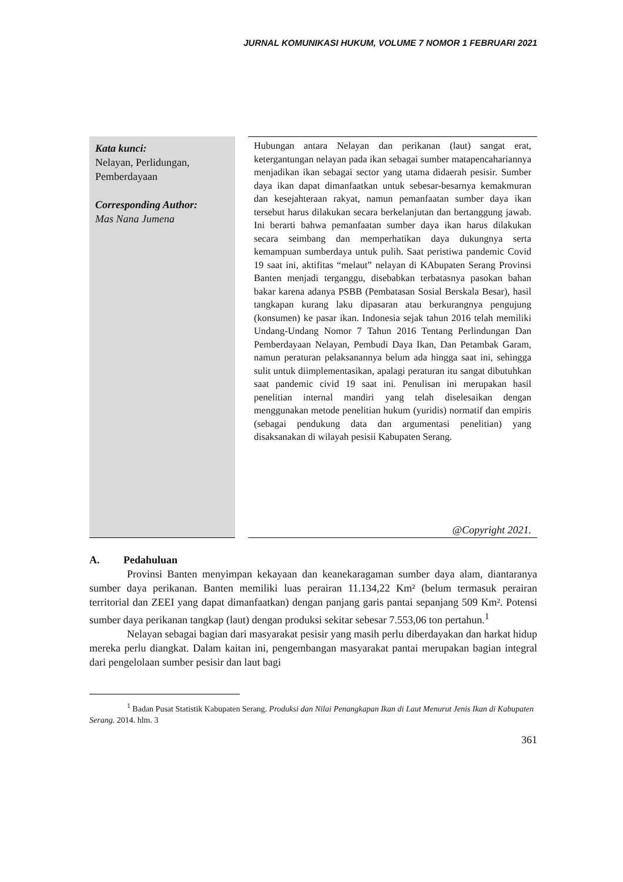JURNAL KOMUNIKASI HUKUM, VOLUME 7 NOMOR 1 FEBRUARI 2021
Kata kunci:
Nelayan, Perlidungan, Pemberdayaan
Corresponding Author:
Mas Nana Jumena
Hubungan antara Nelayan dan perikanan (laut) sangat erat, ketergantungan nelayan pada ikan sebagai sumber matapencahariannya menjadikan ikan sebagai sector yang utama didaerah pesisir. Sumber daya ikan dapat dimanfaatkan untuk sebesar-besarnya kemakmuran dan kesejahteraan rakyat, namun pemanfaatan sumber daya ikan tersebut harus dilakukan secara berkelanjutan dan bertanggung jawab. Ini berarti bahwa pemanfaatan sumber daya ikan harus dilakukan secara seimbang dan memperhatikan daya dukungnya serta kemampuan sumberdaya untuk pulih. Saat peristiwa pandemic Covid 19 saat ini, aktifitas “melaut” nelayan di KAbupaten Serang Provinsi Banten menjadi terganggu, disebabkan terbatasnya pasokan bahan bakar karena adanya PSBB (Pembatasan Sosial Berskala Besar), hasil tangkapan kurang laku dipasaran atau berkurangnya pengujung (konsumen) ke pasar ikan. Indonesia sejak tahun 2016 telah memiliki Undang-Undang Nomor 7 Tahun 2016 Tentang Perlindungan Dan Pemberdayaan Nelayan, Pembudi Daya Ikan, Dan Petambak Garam, namun peraturan pelaksanannya belum ada hingga saat ini, sehingga sulit untuk diimplementasikan, apalagi peraturan itu sangat dibutuhkan saat pandemic civid 19 saat ini. Penulisan ini merupakan hasil penelitian internal mandiri yang telah diselesaikan dengan menggunakan metode penelitian hukum (yuridis) normatif dan empiris (sebagai pendukung data dan argumentasi penelitian) yang disaksanakan di wilayah pesisii Kabupaten Serang.
@Copyright 2021.
A. Pedahuluan
Provinsi Banten menyimpan kekayaan dan keanekaragaman sumber daya alam, diantaranya sumber daya perikanan. Banten memiliki luas perairan 11.134,22 Km² (belum termasuk perairan territorial dan ZEEI yang dapat dimanfaatkan) dengan panjang garis pantai sepanjang 509 Km². Potensi sumber daya perikanan tangkap (laut) dengan produksi sekitar sebesar 7.553,06 ton pertahun.<sup>1</sup>
Nelayan sebagai bagian dari masyarakat pesisir yang masih perlu diberdayakan dan harkat hidup mereka perlu diangkat. Dalam kaitan ini, pengembangan masyarakat pantai merupakan bagian integral dari pengelolaan sumber pesisir dan laut bagi
<sup>1</sup> Badan Pusat Statistik Kabupaten Serang. Produksi dan Nilai Penangkapan Ikan di Laut Menurut Jenis Ikan di Kabupaten Serang. 2014. hlm. 3
361